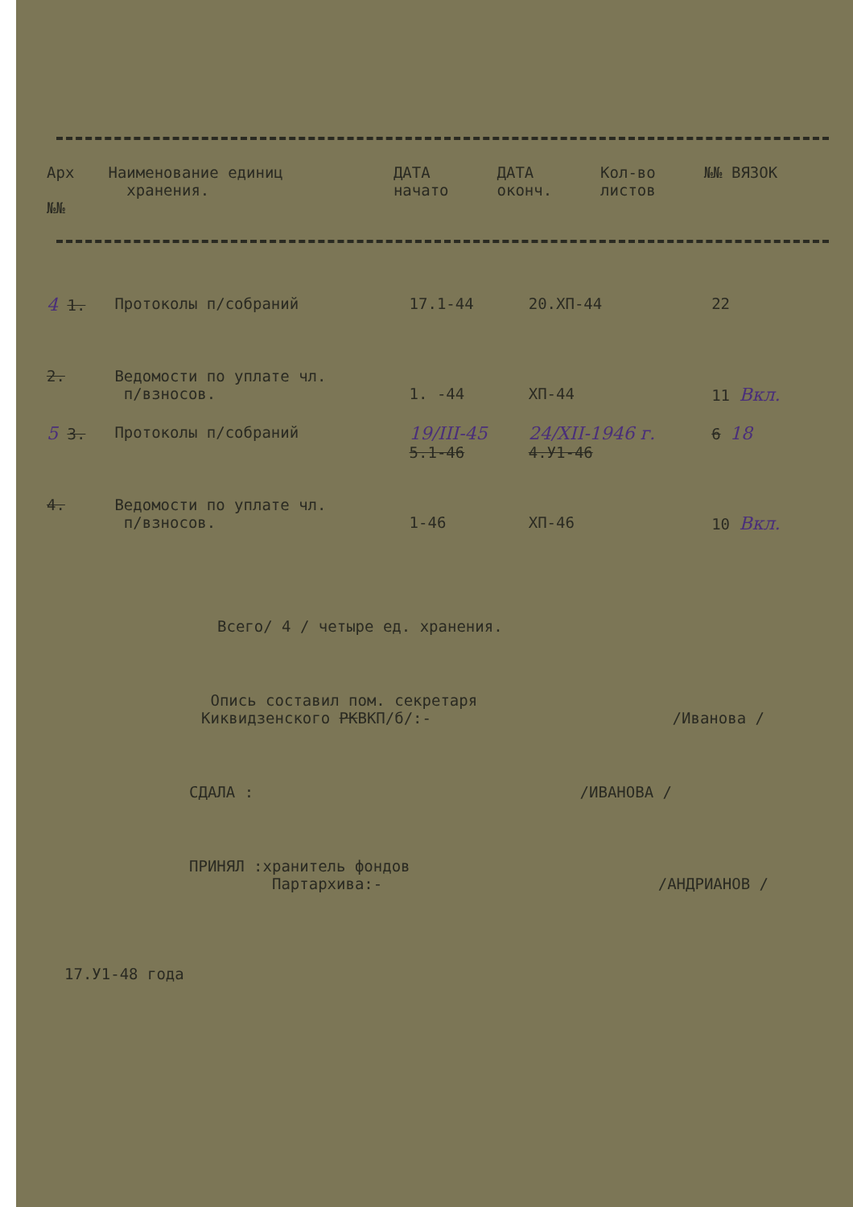| Арх №№ | Наименование единиц хранения. | ДАТА начато | ДАТА оконч. | Кол-во листов | №№ ВЯЗОК |
| --- | --- | --- | --- | --- | --- |
| 4 1. | Протоколы п/собраний | 17.1-44 | 20.ХП-44 | 22 | |
| 2. | Ведомости по уплате чл. п/взносов. | 1. -44 | ХП-44 | 11 Вкл. | |
| 5 3. | Протоколы п/собраний | 19/III-45 5.1-46 | 24/XII-1946 г. 4.У1-46 | 6 18 | |
| 4. | Ведомости по уплате чл. п/взносов. | 1-46 | ХП-46 | 10 Вкл. | |
Всего/ 4 / четыре ед. хранения.
Опись составил пом. секретаря
Киквидзенского РКВКП/б/:-
/Иванова /
СДАЛА : /ИВАНОВА /
ПРИНЯЛ :хранитель фондов
Партархива:-
/АНДРИАНОВ /
17.У1-48 года